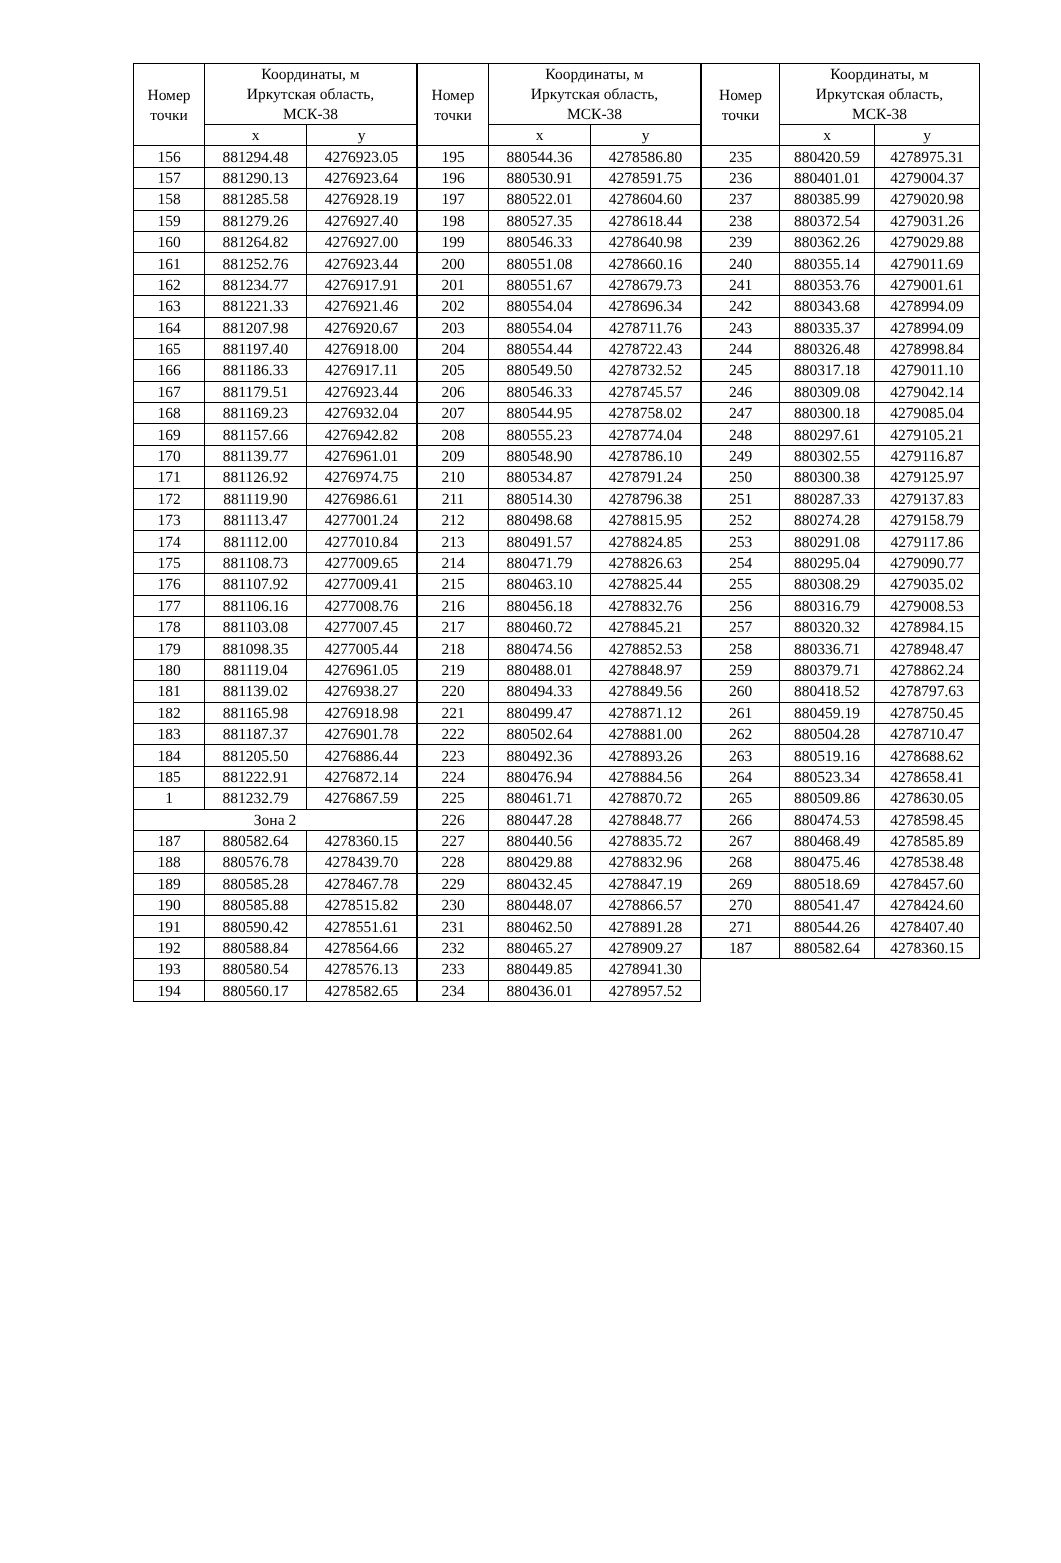| Номер точки | Координаты, м Иркутская область, МСК-38 | |
| --- | --- | --- |
| | x | y |
| 156 | 881294.48 | 4276923.05 |
| 157 | 881290.13 | 4276923.64 |
| 158 | 881285.58 | 4276928.19 |
| 159 | 881279.26 | 4276927.40 |
| 160 | 881264.82 | 4276927.00 |
| 161 | 881252.76 | 4276923.44 |
| 162 | 881234.77 | 4276917.91 |
| 163 | 881221.33 | 4276921.46 |
| 164 | 881207.98 | 4276920.67 |
| 165 | 881197.40 | 4276918.00 |
| 166 | 881186.33 | 4276917.11 |
| 167 | 881179.51 | 4276923.44 |
| 168 | 881169.23 | 4276932.04 |
| 169 | 881157.66 | 4276942.82 |
| 170 | 881139.77 | 4276961.01 |
| 171 | 881126.92 | 4276974.75 |
| 172 | 881119.90 | 4276986.61 |
| 173 | 881113.47 | 4277001.24 |
| 174 | 881112.00 | 4277010.84 |
| 175 | 881108.73 | 4277009.65 |
| 176 | 881107.92 | 4277009.41 |
| 177 | 881106.16 | 4277008.76 |
| 178 | 881103.08 | 4277007.45 |
| 179 | 881098.35 | 4277005.44 |
| 180 | 881119.04 | 4276961.05 |
| 181 | 881139.02 | 4276938.27 |
| 182 | 881165.98 | 4276918.98 |
| 183 | 881187.37 | 4276901.78 |
| 184 | 881205.50 | 4276886.44 |
| 185 | 881222.91 | 4276872.14 |
| 1 | 881232.79 | 4276867.59 |
| Зона 2 | | |
| 187 | 880582.64 | 4278360.15 |
| 188 | 880576.78 | 4278439.70 |
| 189 | 880585.28 | 4278467.78 |
| 190 | 880585.88 | 4278515.82 |
| 191 | 880590.42 | 4278551.61 |
| 192 | 880588.84 | 4278564.66 |
| 193 | 880580.54 | 4278576.13 |
| 194 | 880560.17 | 4278582.65 |
| Номер точки | Координаты, м Иркутская область, МСК-38 | |
| --- | --- | --- |
| | x | y |
| 195 | 880544.36 | 4278586.80 |
| 196 | 880530.91 | 4278591.75 |
| 197 | 880522.01 | 4278604.60 |
| 198 | 880527.35 | 4278618.44 |
| 199 | 880546.33 | 4278640.98 |
| 200 | 880551.08 | 4278660.16 |
| 201 | 880551.67 | 4278679.73 |
| 202 | 880554.04 | 4278696.34 |
| 203 | 880554.04 | 4278711.76 |
| 204 | 880554.44 | 4278722.43 |
| 205 | 880549.50 | 4278732.52 |
| 206 | 880546.33 | 4278745.57 |
| 207 | 880544.95 | 4278758.02 |
| 208 | 880555.23 | 4278774.04 |
| 209 | 880548.90 | 4278786.10 |
| 210 | 880534.87 | 4278791.24 |
| 211 | 880514.30 | 4278796.38 |
| 212 | 880498.68 | 4278815.95 |
| 213 | 880491.57 | 4278824.85 |
| 214 | 880471.79 | 4278826.63 |
| 215 | 880463.10 | 4278825.44 |
| 216 | 880456.18 | 4278832.76 |
| 217 | 880460.72 | 4278845.21 |
| 218 | 880474.56 | 4278852.53 |
| 219 | 880488.01 | 4278848.97 |
| 220 | 880494.33 | 4278849.56 |
| 221 | 880499.47 | 4278871.12 |
| 222 | 880502.64 | 4278881.00 |
| 223 | 880492.36 | 4278893.26 |
| 224 | 880476.94 | 4278884.56 |
| 225 | 880461.71 | 4278870.72 |
| 226 | 880447.28 | 4278848.77 |
| 227 | 880440.56 | 4278835.72 |
| 228 | 880429.88 | 4278832.96 |
| 229 | 880432.45 | 4278847.19 |
| 230 | 880448.07 | 4278866.57 |
| 231 | 880462.50 | 4278891.28 |
| 232 | 880465.27 | 4278909.27 |
| 233 | 880449.85 | 4278941.30 |
| 234 | 880436.01 | 4278957.52 |
| Номер точки | Координаты, м Иркутская область, МСК-38 | |
| --- | --- | --- |
| | x | y |
| 235 | 880420.59 | 4278975.31 |
| 236 | 880401.01 | 4279004.37 |
| 237 | 880385.99 | 4279020.98 |
| 238 | 880372.54 | 4279031.26 |
| 239 | 880362.26 | 4279029.88 |
| 240 | 880355.14 | 4279011.69 |
| 241 | 880353.76 | 4279001.61 |
| 242 | 880343.68 | 4278994.09 |
| 243 | 880335.37 | 4278994.09 |
| 244 | 880326.48 | 4278998.84 |
| 245 | 880317.18 | 4279011.10 |
| 246 | 880309.08 | 4279042.14 |
| 247 | 880300.18 | 4279085.04 |
| 248 | 880297.61 | 4279105.21 |
| 249 | 880302.55 | 4279116.87 |
| 250 | 880300.38 | 4279125.97 |
| 251 | 880287.33 | 4279137.83 |
| 252 | 880274.28 | 4279158.79 |
| 253 | 880291.08 | 4279117.86 |
| 254 | 880295.04 | 4279090.77 |
| 255 | 880308.29 | 4279035.02 |
| 256 | 880316.79 | 4279008.53 |
| 257 | 880320.32 | 4278984.15 |
| 258 | 880336.71 | 4278948.47 |
| 259 | 880379.71 | 4278862.24 |
| 260 | 880418.52 | 4278797.63 |
| 261 | 880459.19 | 4278750.45 |
| 262 | 880504.28 | 4278710.47 |
| 263 | 880519.16 | 4278688.62 |
| 264 | 880523.34 | 4278658.41 |
| 265 | 880509.86 | 4278630.05 |
| 266 | 880474.53 | 4278598.45 |
| 267 | 880468.49 | 4278585.89 |
| 268 | 880475.46 | 4278538.48 |
| 269 | 880518.69 | 4278457.60 |
| 270 | 880541.47 | 4278424.60 |
| 271 | 880544.26 | 4278407.40 |
| 187 | 880582.64 | 4278360.15 |